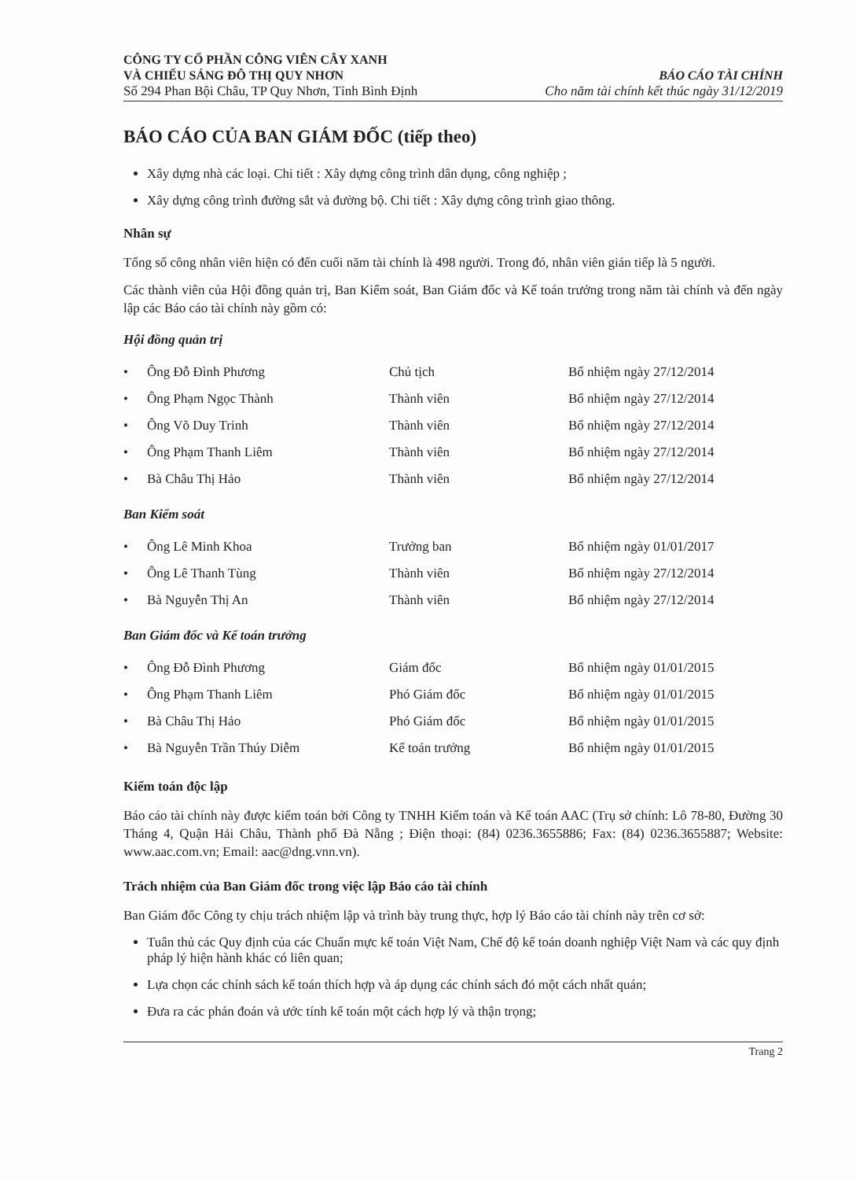CÔNG TY CỔ PHẦN CÔNG VIÊN CÂY XANH
VÀ CHIẾU SÁNG ĐÔ THỊ QUY NHƠN
Số 294 Phan Bội Châu, TP Quy Nhơn, Tỉnh Bình Định
BÁO CÁO TÀI CHÍNH
Cho năm tài chính kết thúc ngày 31/12/2019
BÁO CÁO CỦA BAN GIÁM ĐỐC (tiếp theo)
Xây dựng nhà các loại. Chi tiết : Xây dựng công trình dân dụng, công nghiệp ;
Xây dựng công trình đường sắt và đường bộ. Chi tiết : Xây dựng công trình giao thông.
Nhân sự
Tổng số công nhân viên hiện có đến cuối năm tài chính là 498 người. Trong đó, nhân viên gián tiếp là 5 người.
Các thành viên của Hội đồng quản trị, Ban Kiểm soát, Ban Giám đốc và Kế toán trưởng trong năm tài chính và đến ngày lập các Báo cáo tài chính này gồm có:
Hội đồng quản trị
| • | Ông Đỗ Đình Phương | Chủ tịch | Bổ nhiệm ngày 27/12/2014 |
| • | Ông Phạm Ngọc Thành | Thành viên | Bổ nhiệm ngày 27/12/2014 |
| • | Ông Võ Duy Trinh | Thành viên | Bổ nhiệm ngày 27/12/2014 |
| • | Ông Phạm Thanh Liêm | Thành viên | Bổ nhiệm ngày 27/12/2014 |
| • | Bà Châu Thị Hảo | Thành viên | Bổ nhiệm ngày 27/12/2014 |
Ban Kiểm soát
| • | Ông Lê Minh Khoa | Trưởng ban | Bổ nhiệm ngày 01/01/2017 |
| • | Ông Lê Thanh Tùng | Thành viên | Bổ nhiệm ngày 27/12/2014 |
| • | Bà Nguyễn Thị An | Thành viên | Bổ nhiệm ngày 27/12/2014 |
Ban Giám đốc và Kế toán trưởng
| • | Ông Đỗ Đình Phương | Giám đốc | Bổ nhiệm ngày 01/01/2015 |
| • | Ông Phạm Thanh Liêm | Phó Giám đốc | Bổ nhiệm ngày 01/01/2015 |
| • | Bà Châu Thị Hảo | Phó Giám đốc | Bổ nhiệm ngày 01/01/2015 |
| • | Bà Nguyễn Trần Thúy Diễm | Kế toán trưởng | Bổ nhiệm ngày 01/01/2015 |
Kiểm toán độc lập
Báo cáo tài chính này được kiểm toán bởi Công ty TNHH Kiểm toán và Kế toán AAC (Trụ sở chính: Lô 78-80, Đường 30 Tháng 4, Quận Hải Châu, Thành phố Đà Nẵng ; Điện thoại: (84) 0236.3655886; Fax: (84) 0236.3655887; Website: www.aac.com.vn; Email: aac@dng.vnn.vn).
Trách nhiệm của Ban Giám đốc trong việc lập Báo cáo tài chính
Ban Giám đốc Công ty chịu trách nhiệm lập và trình bày trung thực, hợp lý Báo cáo tài chính này trên cơ sở:
Tuân thủ các Quy định của các Chuẩn mực kế toán Việt Nam, Chế độ kế toán doanh nghiệp Việt Nam và các quy định pháp lý hiện hành khác có liên quan;
Lựa chọn các chính sách kế toán thích hợp và áp dụng các chính sách đó một cách nhất quán;
Đưa ra các phán đoán và ước tính kế toán một cách hợp lý và thận trọng;
Trang 2